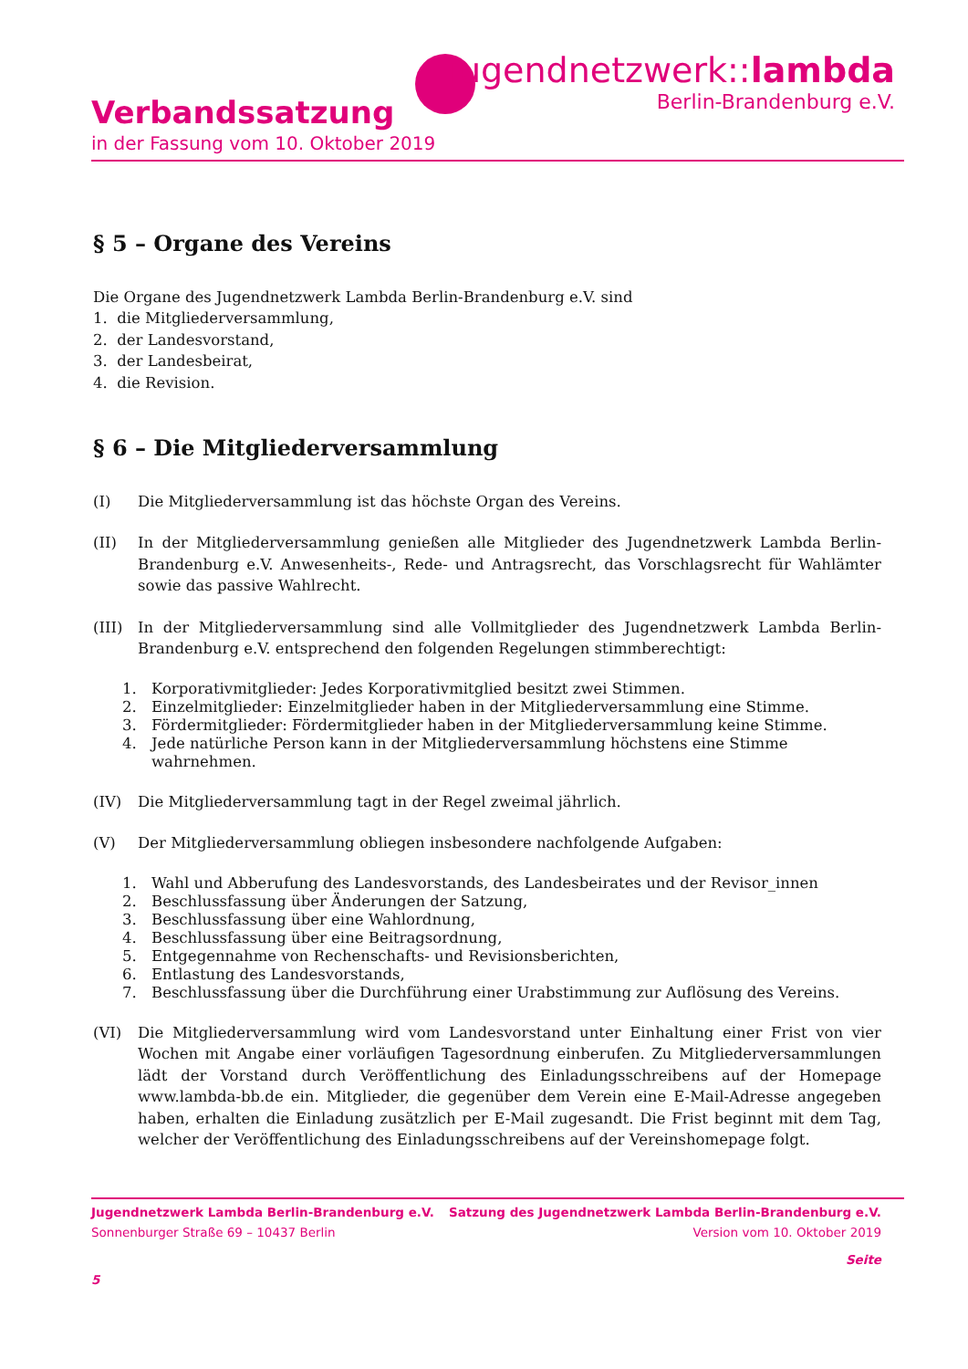jugendnetzwerk::lambda
Berlin-Brandenburg e.V.
Verbandssatzung
in der Fassung vom 10. Oktober 2019
§ 5 – Organe des Vereins
Die Organe des Jugendnetzwerk Lambda Berlin-Brandenburg e.V. sind
1. die Mitgliederversammlung,
2. der Landesvorstand,
3. der Landesbeirat,
4. die Revision.
§ 6 – Die Mitgliederversammlung
(I) Die Mitgliederversammlung ist das höchste Organ des Vereins.
(II) In der Mitgliederversammlung genießen alle Mitglieder des Jugendnetzwerk Lambda Berlin-Brandenburg e.V. Anwesenheits-, Rede- und Antragsrecht, das Vorschlagsrecht für Wahlämter sowie das passive Wahlrecht.
(III) In der Mitgliederversammlung sind alle Vollmitglieder des Jugendnetzwerk Lambda Berlin-Brandenburg e.V. entsprechend den folgenden Regelungen stimmberechtigt:
1. Korporativmitglieder: Jedes Korporativmitglied besitzt zwei Stimmen.
2. Einzelmitglieder: Einzelmitglieder haben in der Mitgliederversammlung eine Stimme.
3. Fördermitglieder: Fördermitglieder haben in der Mitgliederversammlung keine Stimme.
4. Jede natürliche Person kann in der Mitgliederversammlung höchstens eine Stimme wahrnehmen.
(IV) Die Mitgliederversammlung tagt in der Regel zweimal jährlich.
(V) Der Mitgliederversammlung obliegen insbesondere nachfolgende Aufgaben:
1. Wahl und Abberufung des Landesvorstands, des Landesbeirates und der Revisor_innen
2. Beschlussfassung über Änderungen der Satzung,
3. Beschlussfassung über eine Wahlordnung,
4. Beschlussfassung über eine Beitragsordnung,
5. Entgegennahme von Rechenschafts- und Revisionsberichten,
6. Entlastung des Landesvorstands,
7. Beschlussfassung über die Durchführung einer Urabstimmung zur Auflösung des Vereins.
(VI) Die Mitgliederversammlung wird vom Landesvorstand unter Einhaltung einer Frist von vier Wochen mit Angabe einer vorläufigen Tagesordnung einberufen. Zu Mitgliederversammlungen lädt der Vorstand durch Veröffentlichung des Einladungsschreibens auf der Homepage www.lambda-bb.de ein. Mitglieder, die gegenüber dem Verein eine E-Mail-Adresse angegeben haben, erhalten die Einladung zusätzlich per E-Mail zugesandt. Die Frist beginnt mit dem Tag, welcher der Veröffentlichung des Einladungsschreibens auf der Vereinshomepage folgt.
Jugendnetzwerk Lambda Berlin-Brandenburg e.V. Satzung des Jugendnetzwerk Lambda Berlin-Brandenburg e.V.
Sonnenburger Straße 69 – 10437 Berlin Version vom 10. Oktober 2019
Seite
5